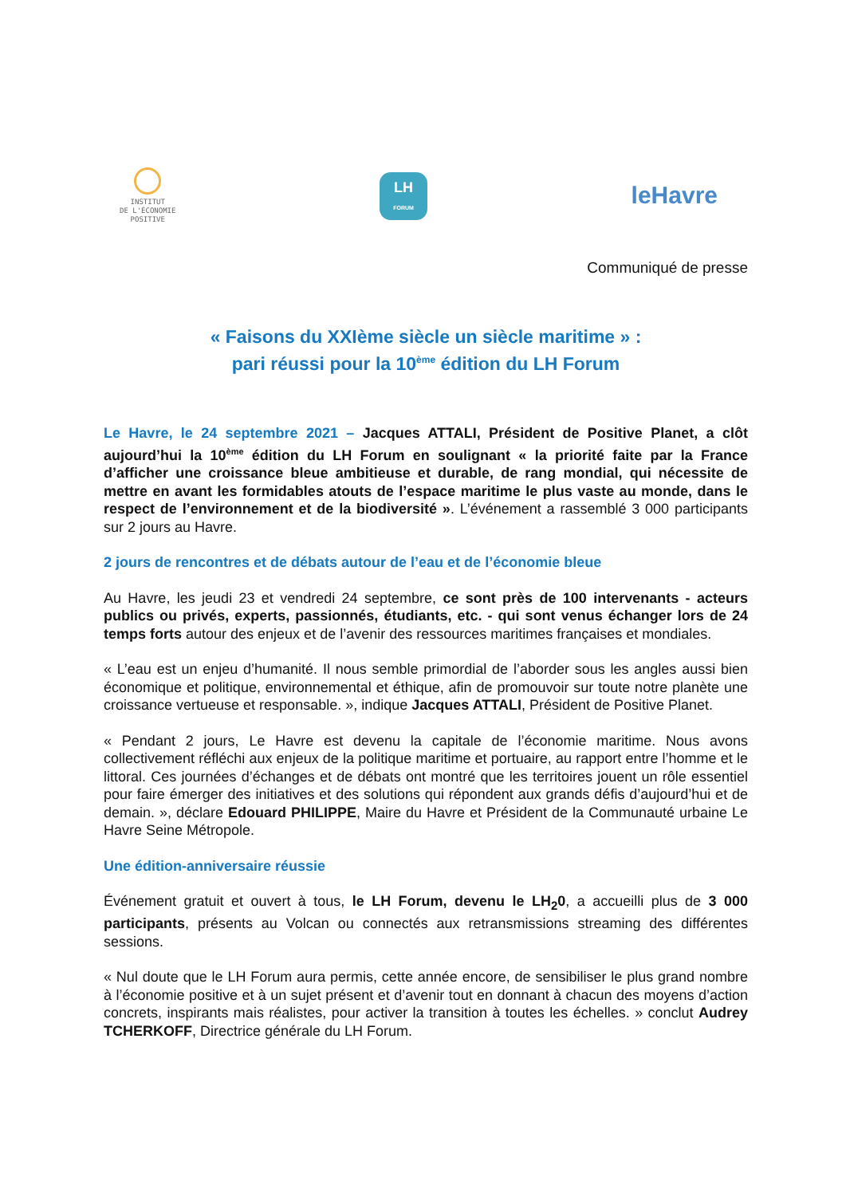INSTITUT
DE L'ÉCONOMIE
POSITIVE
LH
FORUM
leHavre
Communiqué de presse
« Faisons du XXIème siècle un siècle maritime » :
pari réussi pour la 10<sup>ème</sup> édition du LH Forum
Le Havre, le 24 septembre 2021 – Jacques ATTALI, Président de Positive Planet, a clôt aujourd’hui la 10<sup>ème</sup> édition du LH Forum en soulignant « la priorité faite par la France d’afficher une croissance bleue ambitieuse et durable, de rang mondial, qui nécessite de mettre en avant les formidables atouts de l’espace maritime le plus vaste au monde, dans le respect de l’environnement et de la biodiversité ». L’événement a rassemblé 3 000 participants sur 2 jours au Havre.
2 jours de rencontres et de débats autour de l’eau et de l’économie bleue
Au Havre, les jeudi 23 et vendredi 24 septembre, ce sont près de 100 intervenants - acteurs publics ou privés, experts, passionnés, étudiants, etc. - qui sont venus échanger lors de 24 temps forts autour des enjeux et de l’avenir des ressources maritimes françaises et mondiales.
« L’eau est un enjeu d’humanité. Il nous semble primordial de l’aborder sous les angles aussi bien économique et politique, environnemental et éthique, afin de promouvoir sur toute notre planète une croissance vertueuse et responsable. », indique Jacques ATTALI, Président de Positive Planet.
« Pendant 2 jours, Le Havre est devenu la capitale de l’économie maritime. Nous avons collectivement réfléchi aux enjeux de la politique maritime et portuaire, au rapport entre l’homme et le littoral. Ces journées d’échanges et de débats ont montré que les territoires jouent un rôle essentiel pour faire émerger des initiatives et des solutions qui répondent aux grands défis d’aujourd’hui et de demain. », déclare Edouard PHILIPPE, Maire du Havre et Président de la Communauté urbaine Le Havre Seine Métropole.
Une édition-anniversaire réussie
Événement gratuit et ouvert à tous, le LH Forum, devenu le LH<sub>2</sub>0, a accueilli plus de 3 000 participants, présents au Volcan ou connectés aux retransmissions streaming des différentes sessions.
« Nul doute que le LH Forum aura permis, cette année encore, de sensibiliser le plus grand nombre à l’économie positive et à un sujet présent et d’avenir tout en donnant à chacun des moyens d’action concrets, inspirants mais réalistes, pour activer la transition à toutes les échelles. » conclut Audrey TCHERKOFF, Directrice générale du LH Forum.